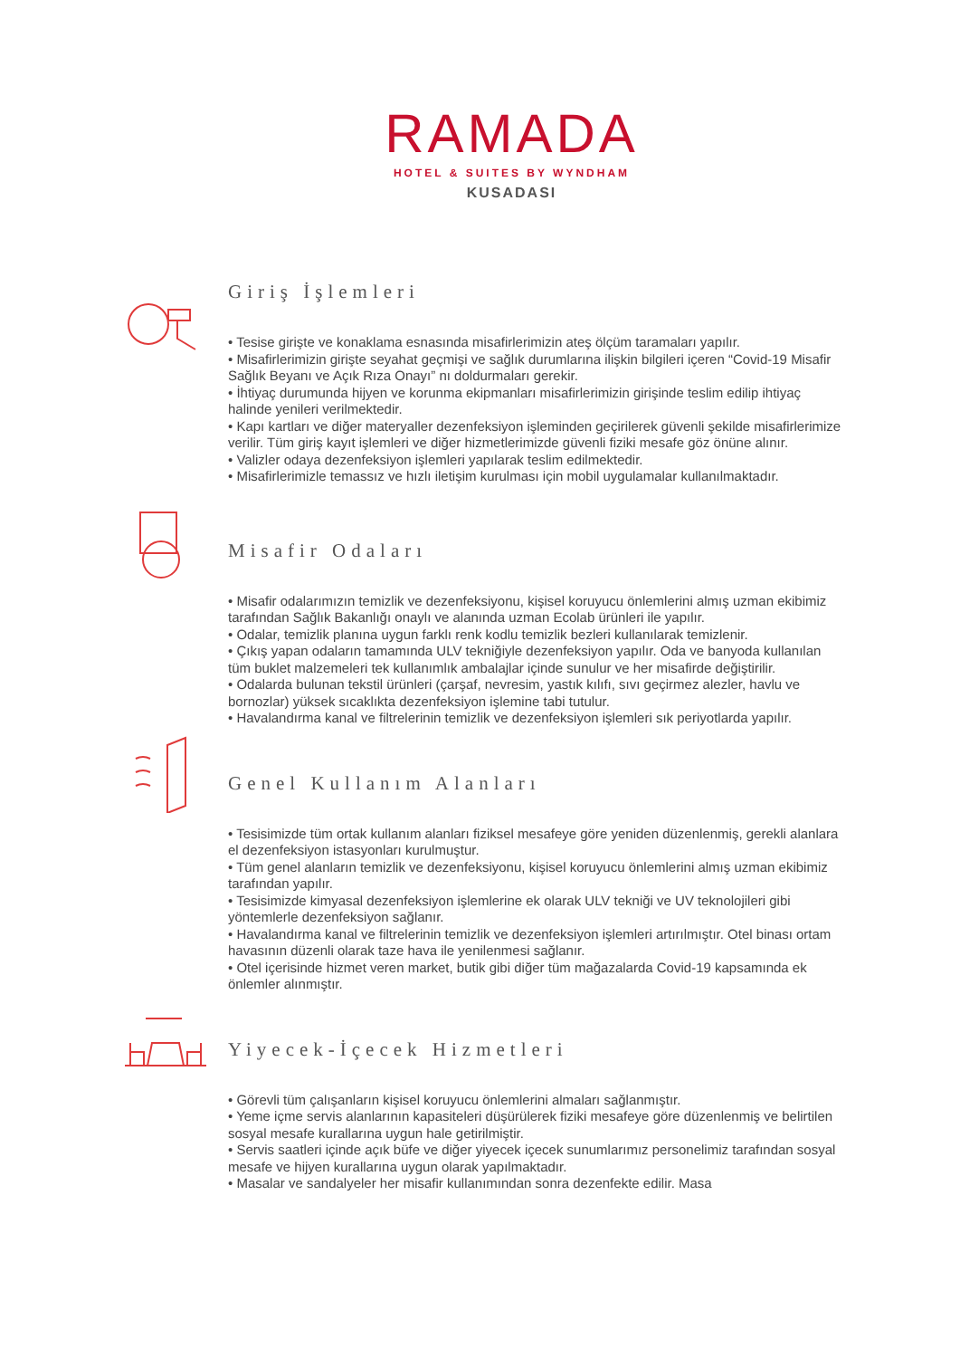RAMADA
HOTEL & SUITES BY WYNDHAM
KUSADASI
Giriş İşlemleri
• Tesise girişte ve konaklama esnasında misafirlerimizin ateş ölçüm taramaları yapılır.
• Misafirlerimizin girişte seyahat geçmişi ve sağlık durumlarına ilişkin bilgileri içeren “Covid-19 Misafir Sağlık Beyanı ve Açık Rıza Onayı” nı doldurmaları gerekir.
• İhtiyaç durumunda hijyen ve korunma ekipmanları misafirlerimizin girişinde teslim edilip ihtiyaç halinde yenileri verilmektedir.
• Kapı kartları ve diğer materyaller dezenfeksiyon işleminden geçirilerek güvenli şekilde misafirlerimize verilir. Tüm giriş kayıt işlemleri ve diğer hizmetlerimizde güvenli fiziki mesafe göz önüne alınır.
• Valizler odaya dezenfeksiyon işlemleri yapılarak teslim edilmektedir.
• Misafirlerimizle temassız ve hızlı iletişim kurulması için mobil uygulamalar kullanılmaktadır.
Misafir Odaları
• Misafir odalarımızın temizlik ve dezenfeksiyonu, kişisel koruyucu önlemlerini almış uzman ekibimiz tarafından Sağlık Bakanlığı onaylı ve alanında uzman Ecolab ürünleri ile yapılır.
• Odalar, temizlik planına uygun farklı renk kodlu temizlik bezleri kullanılarak temizlenir.
• Çıkış yapan odaların tamamında ULV tekniğiyle dezenfeksiyon yapılır. Oda ve banyoda kullanılan tüm buklet malzemeleri tek kullanımlık ambalajlar içinde sunulur ve her misafirde değiştirilir.
• Odalarda bulunan tekstil ürünleri (çarşaf, nevresim, yastık kılıfı, sıvı geçirmez alezler, havlu ve bornozlar) yüksek sıcaklıkta dezenfeksiyon işlemine tabi tutulur.
• Havalandırma kanal ve filtrelerinin temizlik ve dezenfeksiyon işlemleri sık periyotlarda yapılır.
Genel Kullanım Alanları
• Tesisimizde tüm ortak kullanım alanları fiziksel mesafeye göre yeniden düzenlenmiş, gerekli alanlara el dezenfeksiyon istasyonları kurulmuştur.
• Tüm genel alanların temizlik ve dezenfeksiyonu, kişisel koruyucu önlemlerini almış uzman ekibimiz tarafından yapılır.
• Tesisimizde kimyasal dezenfeksiyon işlemlerine ek olarak ULV tekniği ve UV teknolojileri gibi yöntemlerle dezenfeksiyon sağlanır.
• Havalandırma kanal ve filtrelerinin temizlik ve dezenfeksiyon işlemleri artırılmıştır. Otel binası ortam havasının düzenli olarak taze hava ile yenilenmesi sağlanır.
• Otel içerisinde hizmet veren market, butik gibi diğer tüm mağazalarda Covid-19 kapsamında ek önlemler alınmıştır.
Yiyecek-İçecek Hizmetleri
• Görevli tüm çalışanların kişisel koruyucu önlemlerini almaları sağlanmıştır.
• Yeme içme servis alanlarının kapasiteleri düşürülerek fiziki mesafeye göre düzenlenmiş ve belirtilen sosyal mesafe kurallarına uygun hale getirilmiştir.
• Servis saatleri içinde açık büfe ve diğer yiyecek içecek sunumlarımız personelimiz tarafından sosyal mesafe ve hijyen kurallarına uygun olarak yapılmaktadır.
• Masalar ve sandalyeler her misafir kullanımından sonra dezenfekte edilir. Masa